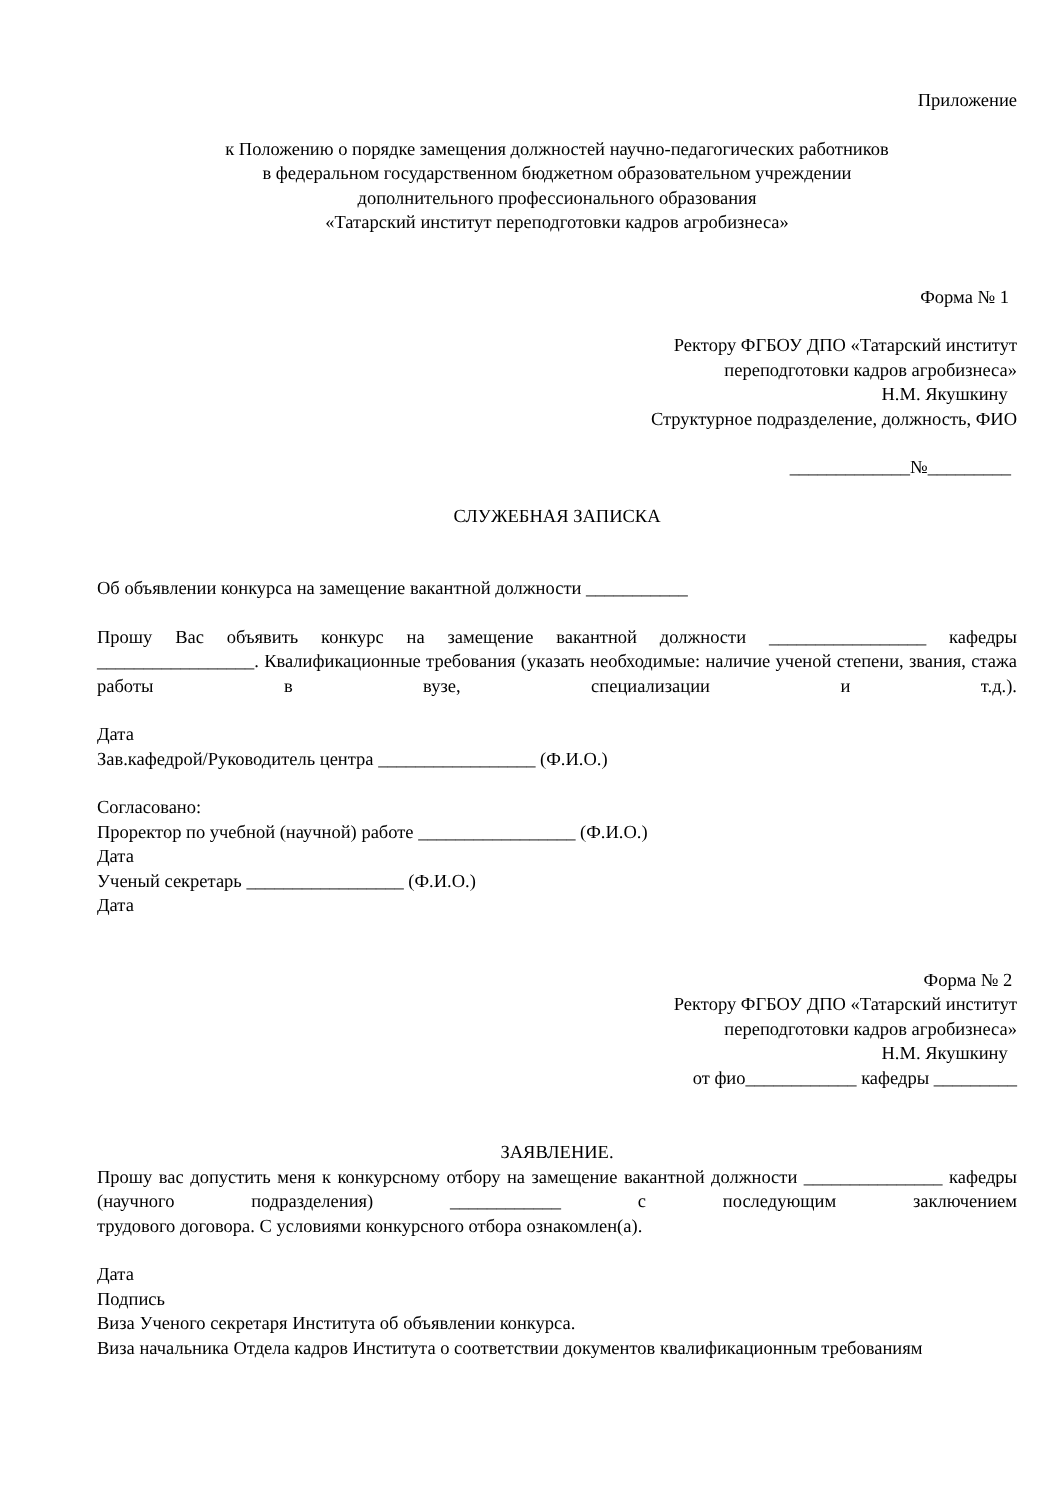Приложение
к Положению о порядке замещения должностей научно-педагогических работников
в федеральном государственном бюджетном образовательном учреждении
дополнительного профессионального образования
«Татарский институт переподготовки кадров агробизнеса»
Форма № 1
Ректору ФГБОУ ДПО «Татарский институт
переподготовки кадров агробизнеса»
Н.М. Якушкину
Структурное подразделение, должность, ФИО
_____________№_________
СЛУЖЕБНАЯ ЗАПИСКА
Об объявлении конкурса на замещение вакантной должности ___________
Прошу Вас объявить конкурс на замещение вакантной должности _________________ кафедры _________________. Квалификационные требования (указать необходимые: наличие ученой степени, звания, стажа работы в вузе, специализации и т.д.).
Дата
Зав.кафедрой/Руководитель центра _________________ (Ф.И.О.)
Согласовано:
Проректор по учебной (научной) работе _________________ (Ф.И.О.)
Дата
Ученый секретарь _________________ (Ф.И.О.)
Дата
Форма № 2
Ректору ФГБОУ ДПО «Татарский институт
переподготовки кадров агробизнеса»
Н.М. Якушкину
от фио____________ кафедры _________
ЗАЯВЛЕНИЕ.
Прошу вас допустить меня к конкурсному отбору на замещение вакантной должности _______________ кафедры (научного подразделения) ____________ с последующим заключением
трудового договора. С условиями конкурсного отбора ознакомлен(а).
Дата
Подпись
Виза Ученого секретаря Института об объявлении конкурса.
Виза начальника Отдела кадров Института о соответствии документов квалификационным требованиям